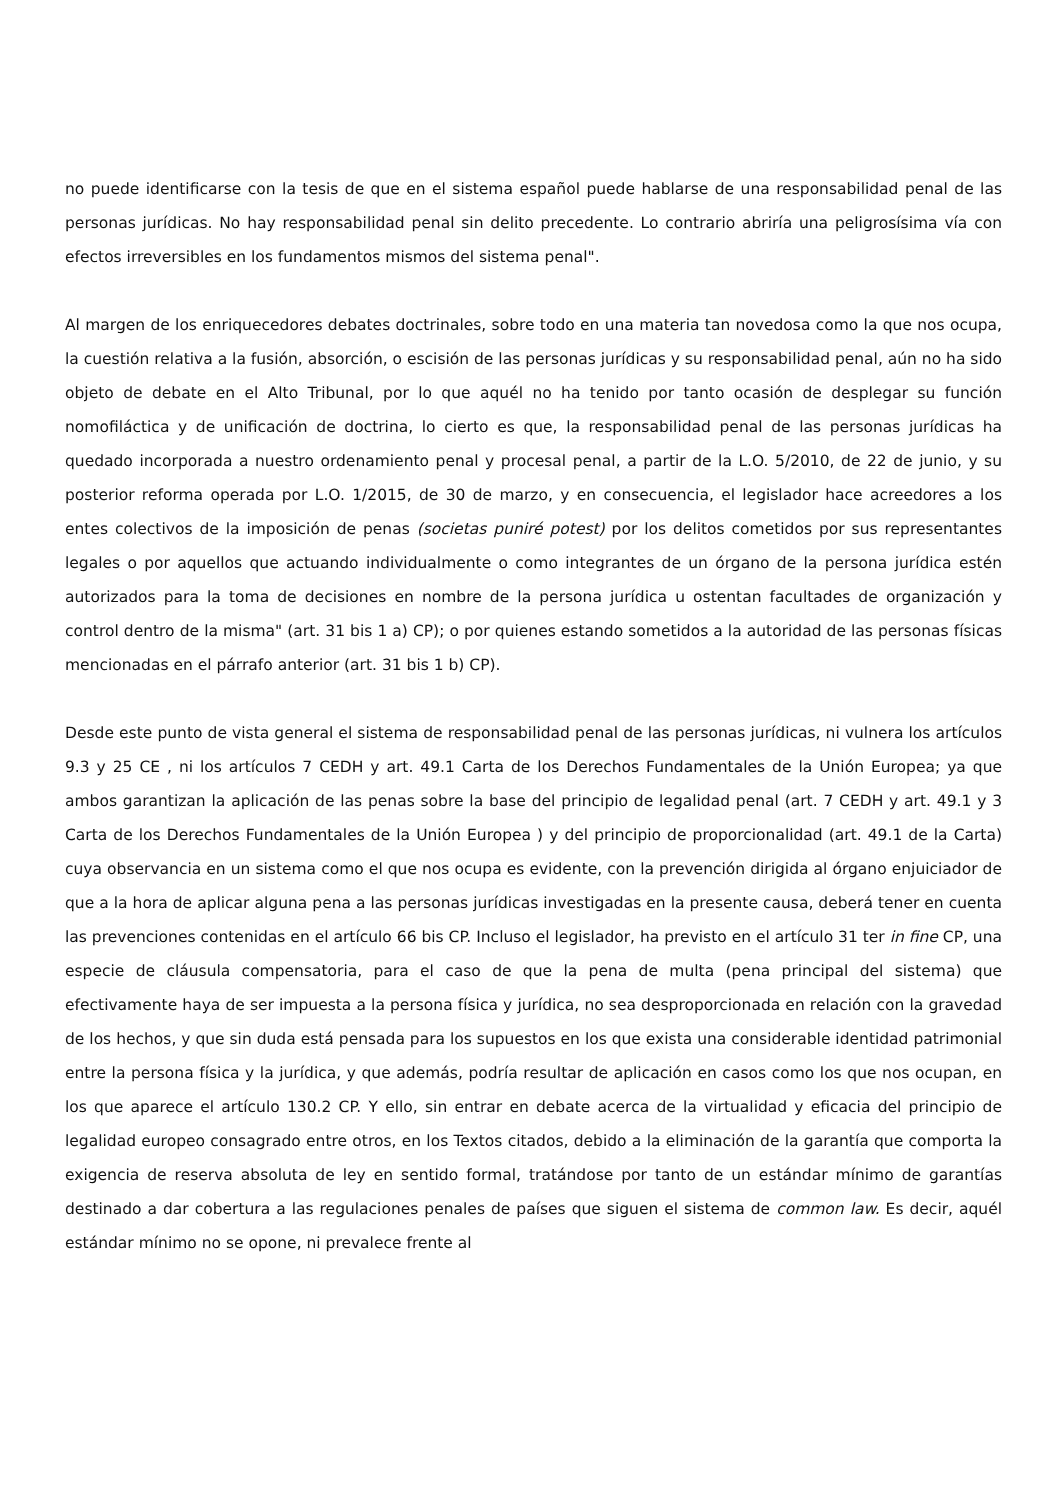no puede identificarse con la tesis de que en el sistema español puede hablarse de una responsabilidad penal de las personas jurídicas. No hay responsabilidad penal sin delito precedente. Lo contrario abriría una peligrosísima vía con efectos irreversibles en los fundamentos mismos del sistema penal".
Al margen de los enriquecedores debates doctrinales, sobre todo en una materia tan novedosa como la que nos ocupa, la cuestión relativa a la fusión, absorción, o escisión de las personas jurídicas y su responsabilidad penal, aún no ha sido objeto de debate en el Alto Tribunal, por lo que aquél no ha tenido por tanto ocasión de desplegar su función nomofiláctica y de unificación de doctrina, lo cierto es que, la responsabilidad penal de las personas jurídicas ha quedado incorporada a nuestro ordenamiento penal y procesal penal, a partir de la L.O. 5/2010, de 22 de junio, y su posterior reforma operada por L.O. 1/2015, de 30 de marzo, y en consecuencia, el legislador hace acreedores a los entes colectivos de la imposición de penas (societas puniré potest) por los delitos cometidos por sus representantes legales o por aquellos que actuando individualmente o como integrantes de un órgano de la persona jurídica estén autorizados para la toma de decisiones en nombre de la persona jurídica u ostentan facultades de organización y control dentro de la misma" (art. 31 bis 1 a) CP); o por quienes estando sometidos a la autoridad de las personas físicas mencionadas en el párrafo anterior (art. 31 bis 1 b) CP).
Desde este punto de vista general el sistema de responsabilidad penal de las personas jurídicas, ni vulnera los artículos 9.3 y 25 CE , ni los artículos 7 CEDH y art. 49.1 Carta de los Derechos Fundamentales de la Unión Europea; ya que ambos garantizan la aplicación de las penas sobre la base del principio de legalidad penal (art. 7 CEDH y art. 49.1 y 3 Carta de los Derechos Fundamentales de la Unión Europea ) y del principio de proporcionalidad (art. 49.1 de la Carta) cuya observancia en un sistema como el que nos ocupa es evidente, con la prevención dirigida al órgano enjuiciador de que a la hora de aplicar alguna pena a las personas jurídicas investigadas en la presente causa, deberá tener en cuenta las prevenciones contenidas en el artículo 66 bis CP. Incluso el legislador, ha previsto en el artículo 31 ter in fine CP, una especie de cláusula compensatoria, para el caso de que la pena de multa (pena principal del sistema) que efectivamente haya de ser impuesta a la persona física y jurídica, no sea desproporcionada en relación con la gravedad de los hechos, y que sin duda está pensada para los supuestos en los que exista una considerable identidad patrimonial entre la persona física y la jurídica, y que además, podría resultar de aplicación en casos como los que nos ocupan, en los que aparece el artículo 130.2 CP. Y ello, sin entrar en debate acerca de la virtualidad y eficacia del principio de legalidad europeo consagrado entre otros, en los Textos citados, debido a la eliminación de la garantía que comporta la exigencia de reserva absoluta de ley en sentido formal, tratándose por tanto de un estándar mínimo de garantías destinado a dar cobertura a las regulaciones penales de países que siguen el sistema de common law. Es decir, aquél estándar mínimo no se opone, ni prevalece frente al